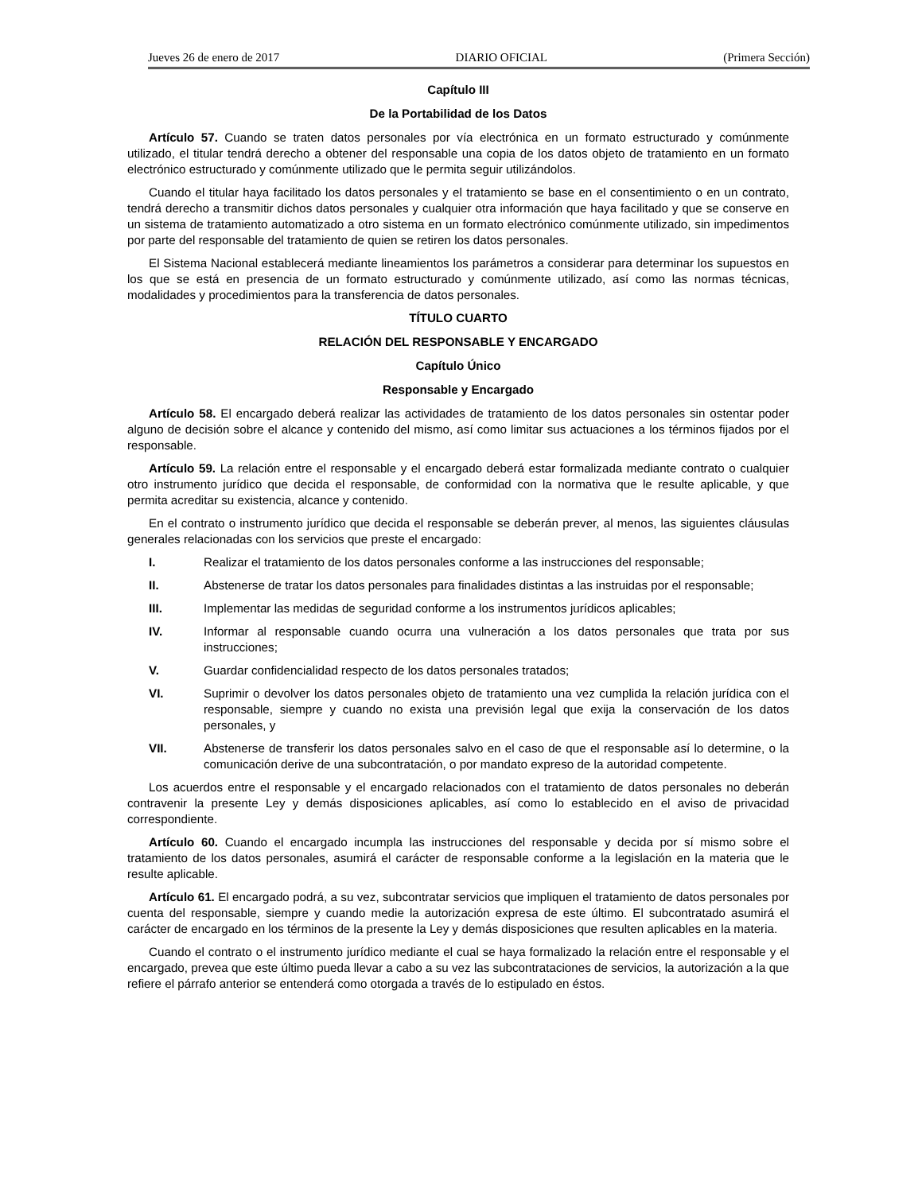Jueves 26 de enero de 2017 DIARIO OFICIAL (Primera Sección)
Capítulo III
De la Portabilidad de los Datos
Artículo 57. Cuando se traten datos personales por vía electrónica en un formato estructurado y comúnmente utilizado, el titular tendrá derecho a obtener del responsable una copia de los datos objeto de tratamiento en un formato electrónico estructurado y comúnmente utilizado que le permita seguir utilizándolos.
Cuando el titular haya facilitado los datos personales y el tratamiento se base en el consentimiento o en un contrato, tendrá derecho a transmitir dichos datos personales y cualquier otra información que haya facilitado y que se conserve en un sistema de tratamiento automatizado a otro sistema en un formato electrónico comúnmente utilizado, sin impedimentos por parte del responsable del tratamiento de quien se retiren los datos personales.
El Sistema Nacional establecerá mediante lineamientos los parámetros a considerar para determinar los supuestos en los que se está en presencia de un formato estructurado y comúnmente utilizado, así como las normas técnicas, modalidades y procedimientos para la transferencia de datos personales.
TÍTULO CUARTO
RELACIÓN DEL RESPONSABLE Y ENCARGADO
Capítulo Único
Responsable y Encargado
Artículo 58. El encargado deberá realizar las actividades de tratamiento de los datos personales sin ostentar poder alguno de decisión sobre el alcance y contenido del mismo, así como limitar sus actuaciones a los términos fijados por el responsable.
Artículo 59. La relación entre el responsable y el encargado deberá estar formalizada mediante contrato o cualquier otro instrumento jurídico que decida el responsable, de conformidad con la normativa que le resulte aplicable, y que permita acreditar su existencia, alcance y contenido.
En el contrato o instrumento jurídico que decida el responsable se deberán prever, al menos, las siguientes cláusulas generales relacionadas con los servicios que preste el encargado:
I. Realizar el tratamiento de los datos personales conforme a las instrucciones del responsable;
II. Abstenerse de tratar los datos personales para finalidades distintas a las instruidas por el responsable;
III. Implementar las medidas de seguridad conforme a los instrumentos jurídicos aplicables;
IV. Informar al responsable cuando ocurra una vulneración a los datos personales que trata por sus instrucciones;
V. Guardar confidencialidad respecto de los datos personales tratados;
VI. Suprimir o devolver los datos personales objeto de tratamiento una vez cumplida la relación jurídica con el responsable, siempre y cuando no exista una previsión legal que exija la conservación de los datos personales, y
VII. Abstenerse de transferir los datos personales salvo en el caso de que el responsable así lo determine, o la comunicación derive de una subcontratación, o por mandato expreso de la autoridad competente.
Los acuerdos entre el responsable y el encargado relacionados con el tratamiento de datos personales no deberán contravenir la presente Ley y demás disposiciones aplicables, así como lo establecido en el aviso de privacidad correspondiente.
Artículo 60. Cuando el encargado incumpla las instrucciones del responsable y decida por sí mismo sobre el tratamiento de los datos personales, asumirá el carácter de responsable conforme a la legislación en la materia que le resulte aplicable.
Artículo 61. El encargado podrá, a su vez, subcontratar servicios que impliquen el tratamiento de datos personales por cuenta del responsable, siempre y cuando medie la autorización expresa de este último. El subcontratado asumirá el carácter de encargado en los términos de la presente la Ley y demás disposiciones que resulten aplicables en la materia.
Cuando el contrato o el instrumento jurídico mediante el cual se haya formalizado la relación entre el responsable y el encargado, prevea que este último pueda llevar a cabo a su vez las subcontrataciones de servicios, la autorización a la que refiere el párrafo anterior se entenderá como otorgada a través de lo estipulado en éstos.